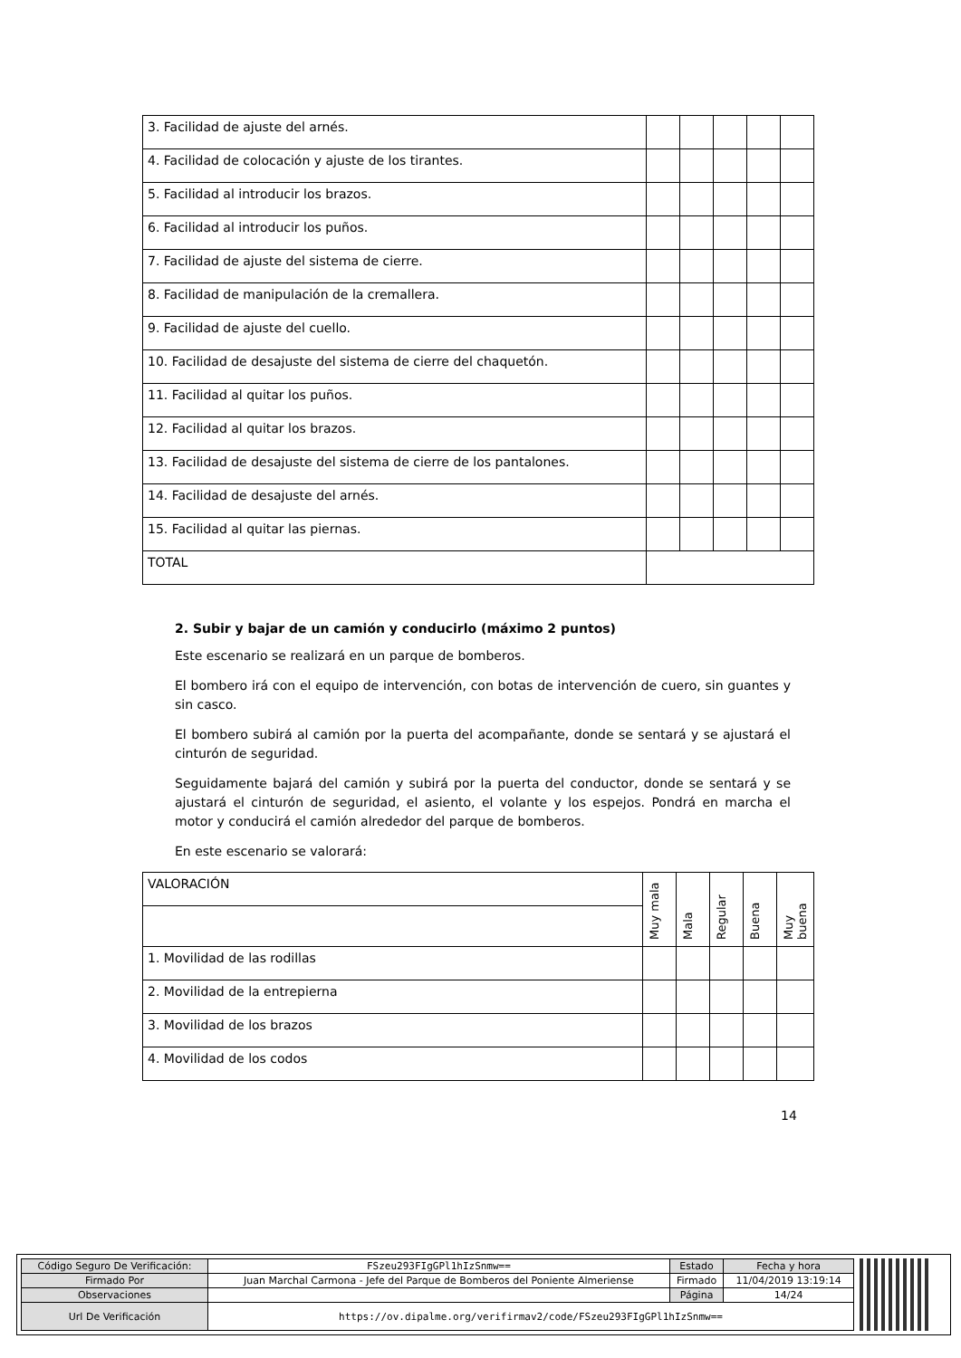| 3. Facilidad de ajuste del arnés. | | | | | |
| 4. Facilidad de colocación y ajuste de los tirantes. | | | | | |
| 5. Facilidad al introducir los brazos. | | | | | |
| 6. Facilidad al introducir los puños. | | | | | |
| 7. Facilidad de ajuste del sistema de cierre. | | | | | |
| 8. Facilidad de manipulación de la cremallera. | | | | | |
| 9. Facilidad de ajuste del cuello. | | | | | |
| 10. Facilidad de desajuste del sistema de cierre del chaquetón. | | | | | |
| 11. Facilidad al quitar los puños. | | | | | |
| 12. Facilidad al quitar los brazos. | | | | | |
| 13. Facilidad de desajuste del sistema de cierre de los pantalones. | | | | | |
| 14. Facilidad de desajuste del arnés. | | | | | |
| 15. Facilidad al quitar las piernas. | | | | | |
| TOTAL | | | | | |
2. Subir y bajar de un camión y conducirlo (máximo 2 puntos)
Este escenario se realizará en un parque de bomberos.
El bombero irá con el equipo de intervención, con botas de intervención de cuero, sin guantes y sin casco.
El bombero subirá al camión por la puerta del acompañante, donde se sentará y se ajustará el cinturón de seguridad.
Seguidamente bajará del camión y subirá por la puerta del conductor, donde se sentará y se ajustará el cinturón de seguridad, el asiento, el volante y los espejos. Pondrá en marcha el motor y conducirá el camión alrededor del parque de bomberos.
En este escenario se valorará:
| VALORACIÓN | Muy mala | Mala | Regular | Buena | Muy buena |
| 1. Movilidad de las rodillas | | | | | |
| 2. Movilidad de la entrepierna | | | | | |
| 3. Movilidad de los brazos | | | | | |
| 4. Movilidad de los codos | | | | | |
14
| Código Seguro De Verificación: | FSzeu293FIgGPl1hIzSnmw== | Estado | Fecha y hora |
| Firmado Por | Juan Marchal Carmona - Jefe del Parque de Bomberos del Poniente Almeriense | Firmado | 11/04/2019 13:19:14 |
| Observaciones | | Página | 14/24 |
| Url De Verificación | https://ov.dipalme.org/verifirmav2/code/FSzeu293FIgGPl1hIzSnmw== | | |